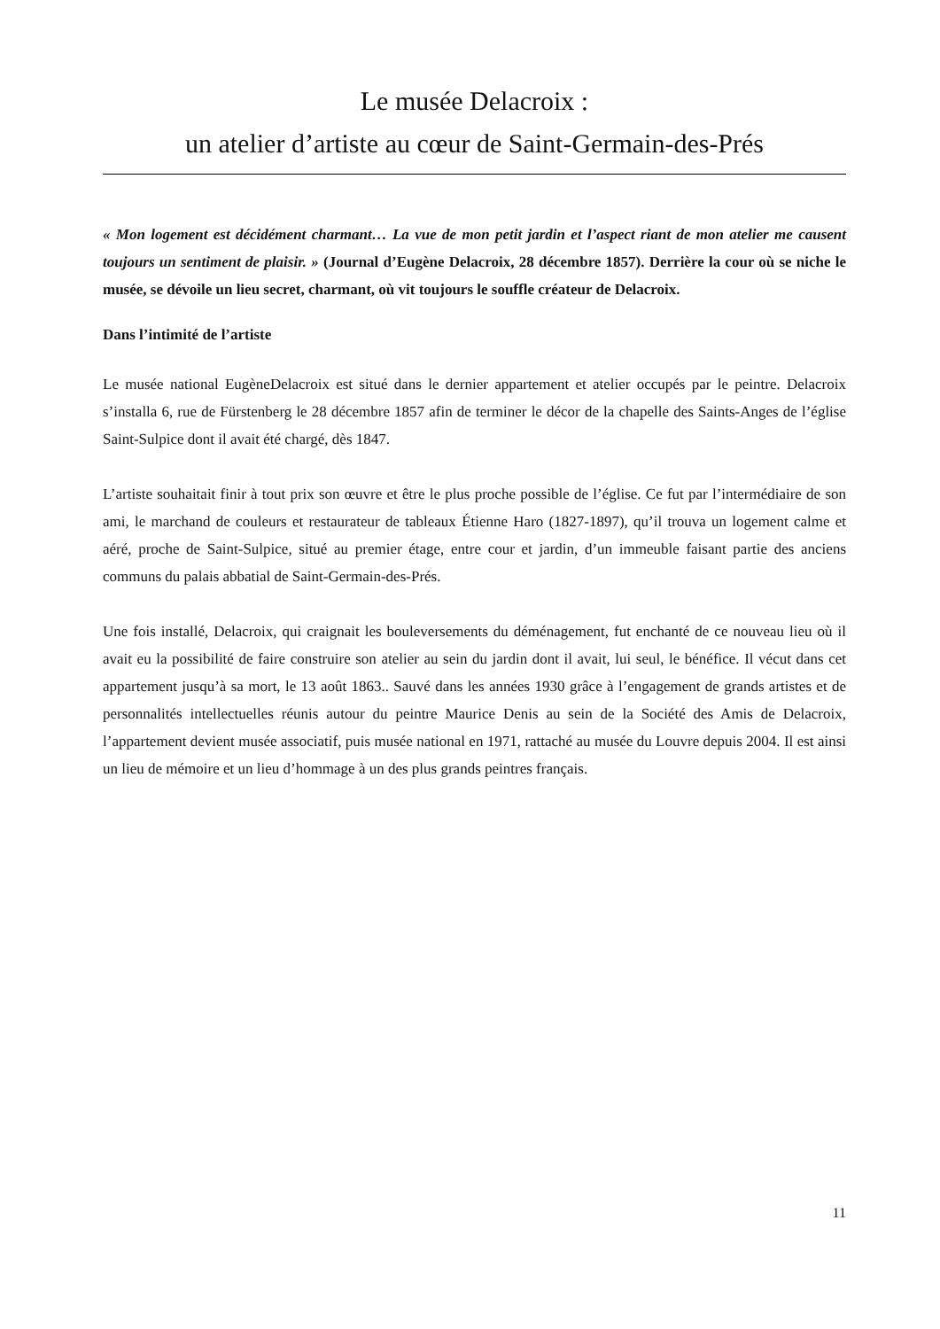Le musée Delacroix :
un atelier d’artiste au cœur de Saint-Germain-des-Prés
« Mon logement est décidément charmant… La vue de mon petit jardin et l’aspect riant de mon atelier me causent toujours un sentiment de plaisir. » (Journal d’Eugène Delacroix, 28 décembre 1857). Derrière la cour où se niche le musée, se dévoile un lieu secret, charmant, où vit toujours le souffle créateur de Delacroix.
Dans l’intimité de l’artiste
Le musée national EugèneDelacroix est situé dans le dernier appartement et atelier occupés par le peintre. Delacroix s’installa 6, rue de Fürstenberg le 28 décembre 1857 afin de terminer le décor de la chapelle des Saints-Anges de l’église Saint-Sulpice dont il avait été chargé, dès 1847.
L’artiste souhaitait finir à tout prix son œuvre et être le plus proche possible de l’église. Ce fut par l’intermédiaire de son ami, le marchand de couleurs et restaurateur de tableaux Étienne Haro (1827-1897), qu’il trouva un logement calme et aéré, proche de Saint-Sulpice, situé au premier étage, entre cour et jardin, d’un immeuble faisant partie des anciens communs du palais abbatial de Saint-Germain-des-Prés.
Une fois installé, Delacroix, qui craignait les bouleversements du déménagement, fut enchanté de ce nouveau lieu où il avait eu la possibilité de faire construire son atelier au sein du jardin dont il avait, lui seul, le bénéfice. Il vécut dans cet appartement jusqu’à sa mort, le 13 août 1863.. Sauvé dans les années 1930 grâce à l’engagement de grands artistes et de personnalités intellectuelles réunis autour du peintre Maurice Denis au sein de la Société des Amis de Delacroix, l’appartement devient musée associatif, puis musée national en 1971, rattaché au musée du Louvre depuis 2004. Il est ainsi un lieu de mémoire et un lieu d’hommage à un des plus grands peintres français.
11